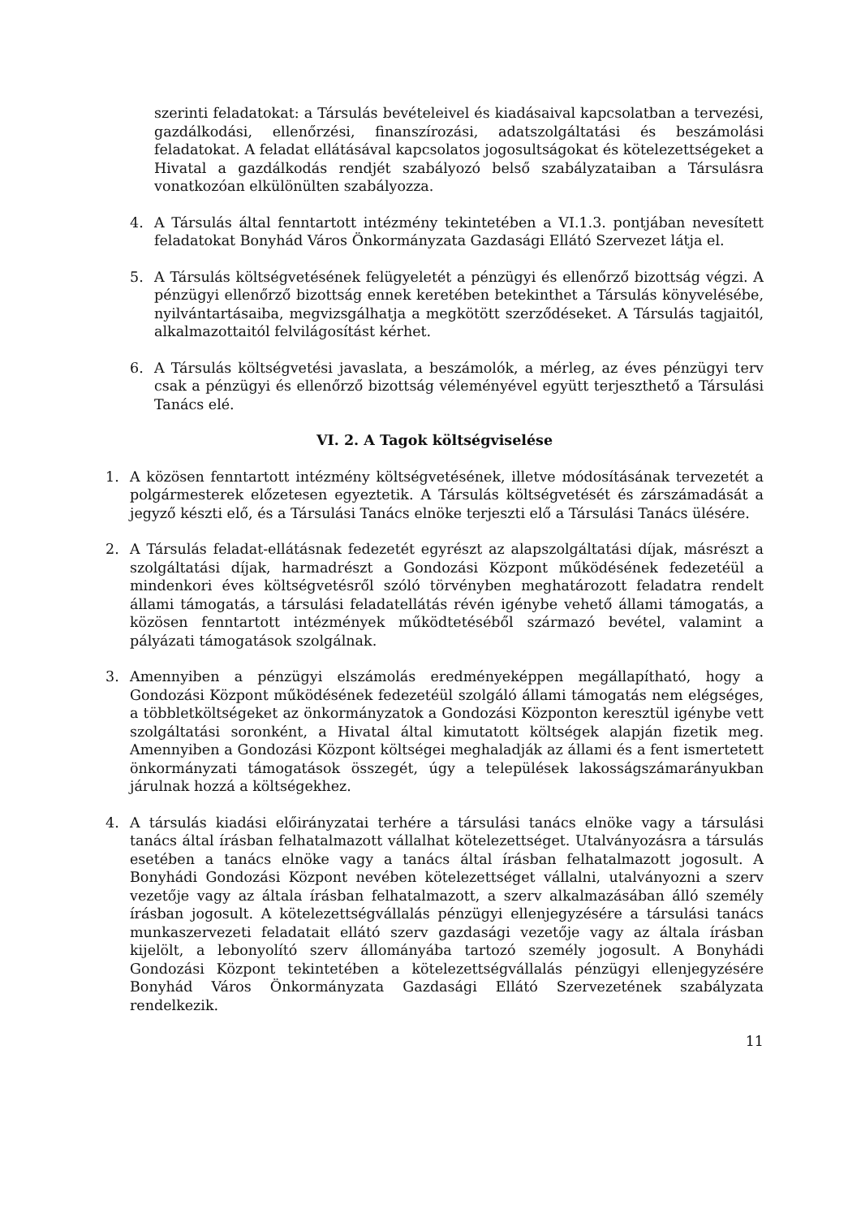szerinti feladatokat: a Társulás bevételeivel és kiadásaival kapcsolatban a tervezési, gazdálkodási, ellenőrzési, finanszírozási, adatszolgáltatási és beszámolási feladatokat. A feladat ellátásával kapcsolatos jogosultságokat és kötelezettségeket a Hivatal a gazdálkodás rendjét szabályozó belső szabályzataiban a Társulásra vonatkozóan elkülönülten szabályozza.
4. A Társulás által fenntartott intézmény tekintetében a VI.1.3. pontjában nevesített feladatokat Bonyhád Város Önkormányzata Gazdasági Ellátó Szervezet látja el.
5. A Társulás költségvetésének felügyeletét a pénzügyi és ellenőrző bizottság végzi. A pénzügyi ellenőrző bizottság ennek keretében betekinthet a Társulás könyvelésébe, nyilvántartásaiba, megvizsgálhatja a megkötött szerződéseket. A Társulás tagjaitól, alkalmazottaitól felvilágosítást kérhet.
6. A Társulás költségvetési javaslata, a beszámolók, a mérleg, az éves pénzügyi terv csak a pénzügyi és ellenőrző bizottság véleményével együtt terjeszthető a Társulási Tanács elé.
VI. 2. A Tagok költségviselése
1. A közösen fenntartott intézmény költségvetésének, illetve módosításának tervezetét a polgármesterek előzetesen egyeztetik. A Társulás költségvetését és zárszámadását a jegyző készti elő, és a Társulási Tanács elnöke terjeszti elő a Társulási Tanács ülésére.
2. A Társulás feladat-ellátásnak fedezetét egyrészt az alapszolgáltatási díjak, másrészt a szolgáltatási díjak, harmadrészt a Gondozási Központ működésének fedezetéül a mindenkori éves költségvetésről szóló törvényben meghatározott feladatra rendelt állami támogatás, a társulási feladatellátás révén igénybe vehető állami támogatás, a közösen fenntartott intézmények működtetéséből származó bevétel, valamint a pályázati támogatások szolgálnak.
3. Amennyiben a pénzügyi elszámolás eredményeképpen megállapítható, hogy a Gondozási Központ működésének fedezetéül szolgáló állami támogatás nem elégséges, a többletköltségeket az önkormányzatok a Gondozási Központon keresztül igénybe vett szolgáltatási soronként, a Hivatal által kimutatott költségek alapján fizetik meg. Amennyiben a Gondozási Központ költségei meghaladják az állami és a fent ismertetett önkormányzati támogatások összegét, úgy a települések lakosságszámarányukban járulnak hozzá a költségekhez.
4. A társulás kiadási előirányzatai terhére a társulási tanács elnöke vagy a társulási tanács által írásban felhatalmazott vállalhat kötelezettséget. Utalványozásra a társulás esetében a tanács elnöke vagy a tanács által írásban felhatalmazott jogosult. A Bonyhádi Gondozási Központ nevében kötelezettséget vállalni, utalványozni a szerv vezetője vagy az általa írásban felhatalmazott, a szerv alkalmazásában álló személy írásban jogosult. A kötelezettségvállalás pénzügyi ellenjegyzésére a társulási tanács munkaszervezeti feladatait ellátó szerv gazdasági vezetője vagy az általa írásban kijelölt, a lebonyolító szerv állományába tartozó személy jogosult. A Bonyhádi Gondozási Központ tekintetében a kötelezettségvállalás pénzügyi ellenjegyzésére Bonyhád Város Önkormányzata Gazdasági Ellátó Szervezetének szabályzata rendelkezik.
11